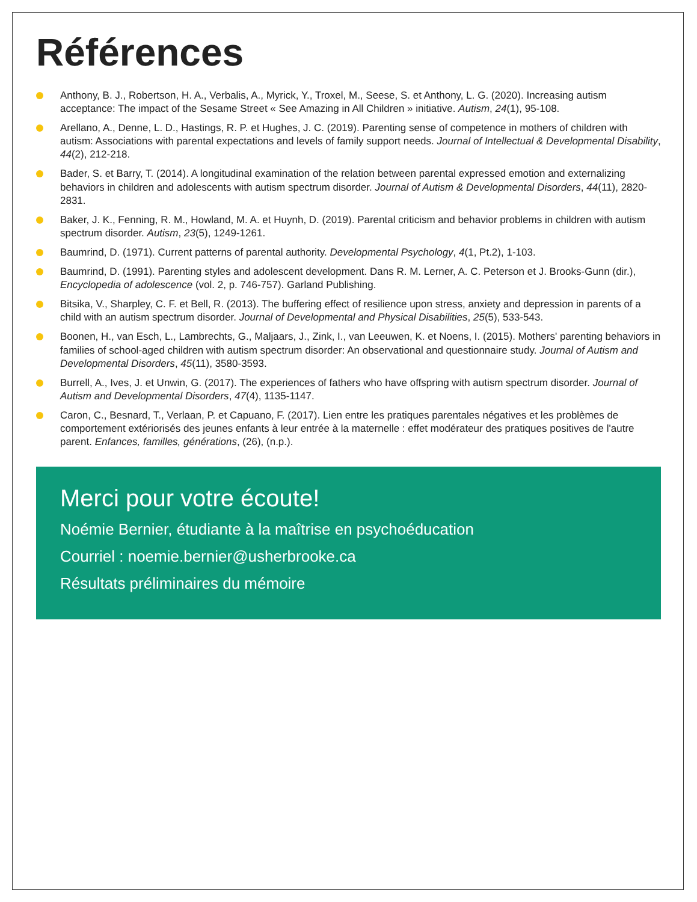Références
Anthony, B. J., Robertson, H. A., Verbalis, A., Myrick, Y., Troxel, M., Seese, S. et Anthony, L. G. (2020). Increasing autism acceptance: The impact of the Sesame Street « See Amazing in All Children » initiative. Autism, 24(1), 95-108.
Arellano, A., Denne, L. D., Hastings, R. P. et Hughes, J. C. (2019). Parenting sense of competence in mothers of children with autism: Associations with parental expectations and levels of family support needs. Journal of Intellectual & Developmental Disability, 44(2), 212-218.
Bader, S. et Barry, T. (2014). A longitudinal examination of the relation between parental expressed emotion and externalizing behaviors in children and adolescents with autism spectrum disorder. Journal of Autism & Developmental Disorders, 44(11), 2820-2831.
Baker, J. K., Fenning, R. M., Howland, M. A. et Huynh, D. (2019). Parental criticism and behavior problems in children with autism spectrum disorder. Autism, 23(5), 1249-1261.
Baumrind, D. (1971). Current patterns of parental authority. Developmental Psychology, 4(1, Pt.2), 1-103.
Baumrind, D. (1991). Parenting styles and adolescent development. Dans R. M. Lerner, A. C. Peterson et J. Brooks-Gunn (dir.), Encyclopedia of adolescence (vol. 2, p. 746-757). Garland Publishing.
Bitsika, V., Sharpley, C. F. et Bell, R. (2013). The buffering effect of resilience upon stress, anxiety and depression in parents of a child with an autism spectrum disorder. Journal of Developmental and Physical Disabilities, 25(5), 533-543.
Boonen, H., van Esch, L., Lambrechts, G., Maljaars, J., Zink, I., van Leeuwen, K. et Noens, I. (2015). Mothers' parenting behaviors in families of school-aged children with autism spectrum disorder: An observational and questionnaire study. Journal of Autism and Developmental Disorders, 45(11), 3580-3593.
Burrell, A., Ives, J. et Unwin, G. (2017). The experiences of fathers who have offspring with autism spectrum disorder. Journal of Autism and Developmental Disorders, 47(4), 1135-1147.
Caron, C., Besnard, T., Verlaan, P. et Capuano, F. (2017). Lien entre les pratiques parentales négatives et les problèmes de comportement extériorisés des jeunes enfants à leur entrée à la maternelle : effet modérateur des pratiques positives de l'autre parent. Enfances, familles, générations, (26), (n.p.).
Merci pour votre écoute!
Noémie Bernier, étudiante à la maîtrise en psychoéducation
Courriel : noemie.bernier@usherbrooke.ca
Résultats préliminaires du mémoire